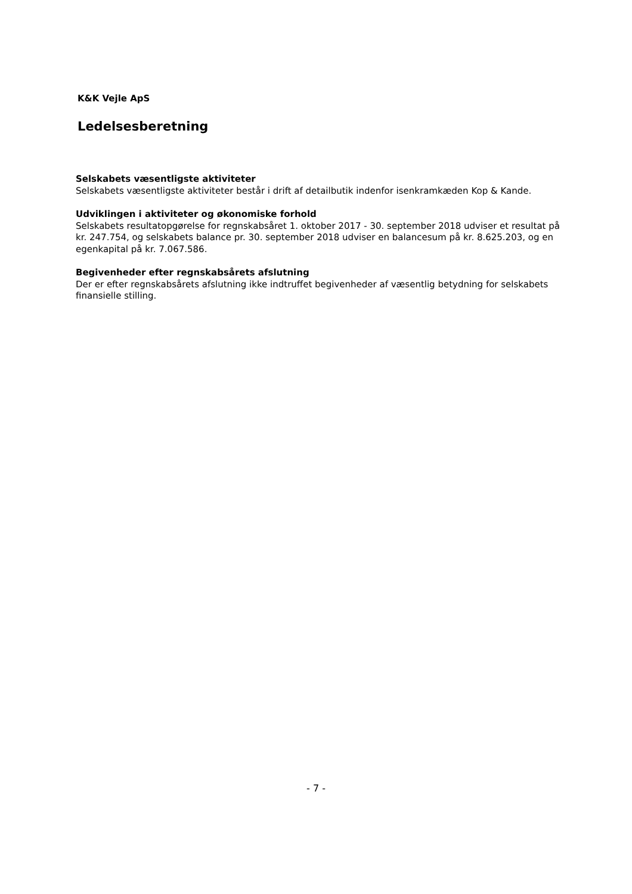K&K Vejle ApS
Ledelsesberetning
Selskabets væsentligste aktiviteter
Selskabets væsentligste aktiviteter består i drift af detailbutik indenfor isenkramkæden Kop & Kande.
Udviklingen i aktiviteter og økonomiske forhold
Selskabets resultatopgørelse for regnskabsåret 1. oktober 2017 - 30. september 2018 udviser et resultat på kr. 247.754, og selskabets balance pr. 30. september 2018 udviser en balancesum på kr. 8.625.203, og en egenkapital på kr. 7.067.586.
Begivenheder efter regnskabsårets afslutning
Der er efter regnskabsårets afslutning ikke indtruffet begivenheder af væsentlig betydning for selskabets finansielle stilling.
- 7 -